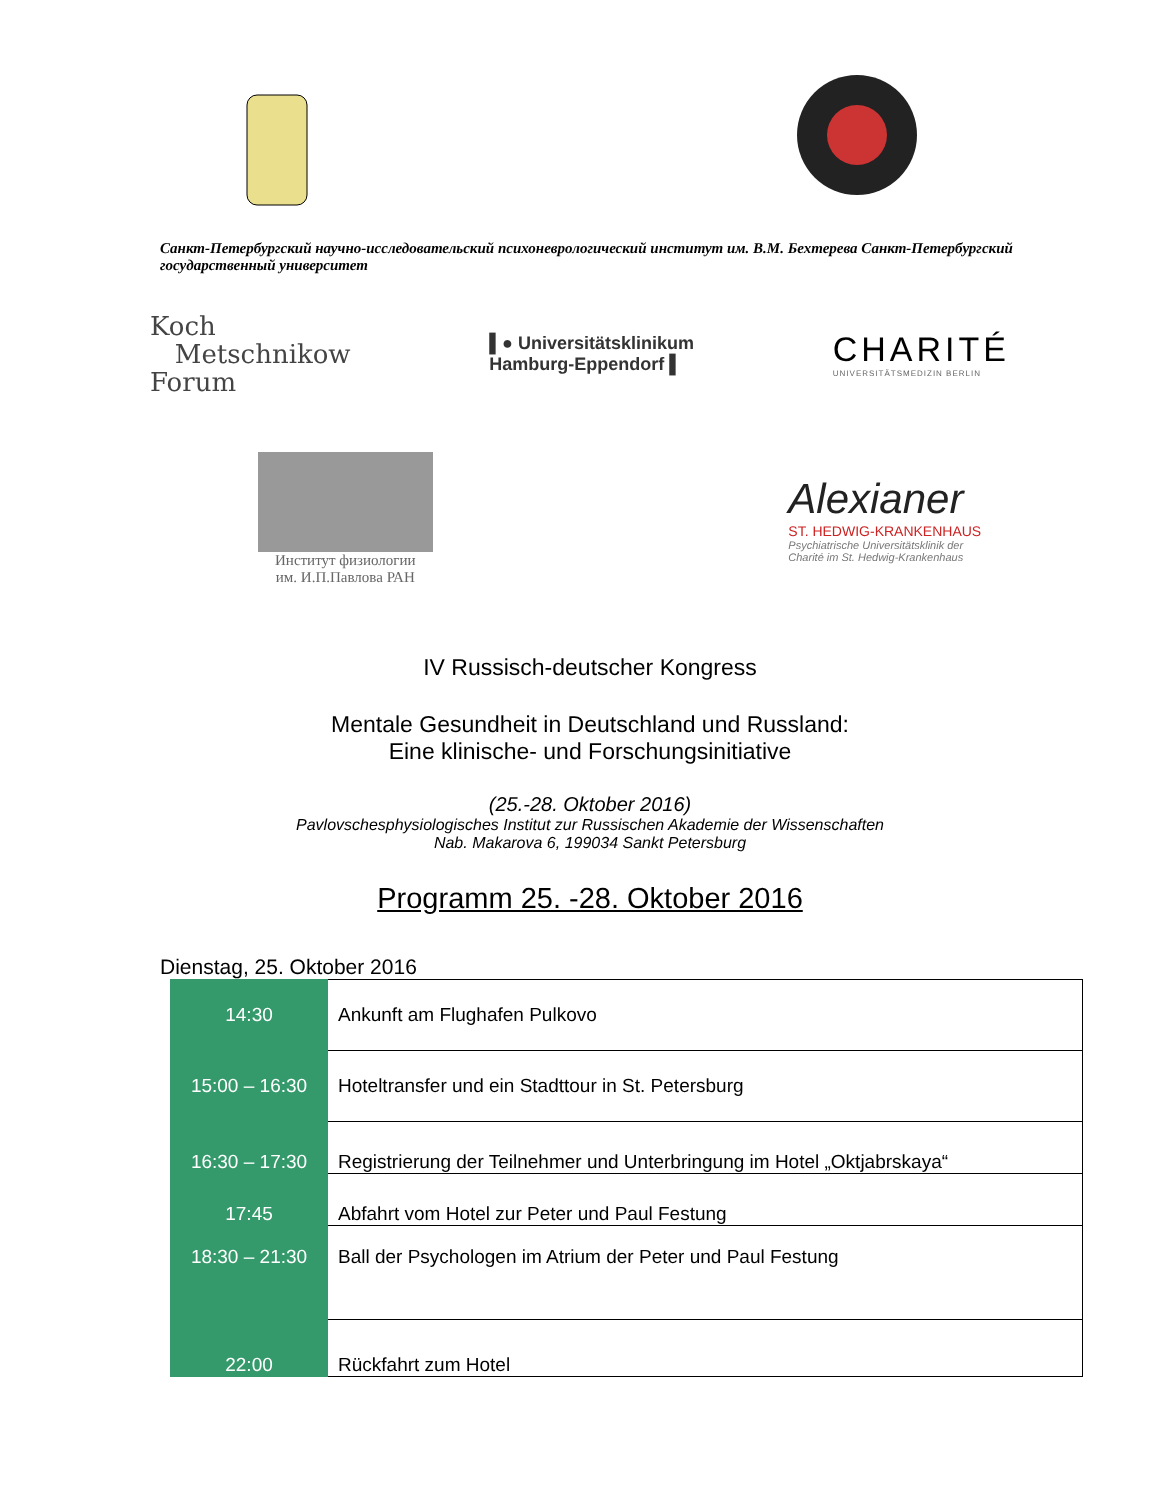Санкт-Петербургский научно-исследовательский психоневрологический институт им. В.М. Бехтерева Санкт-Петербургский государственный университет
Koch
Metschnikow
Forum
▌● Universitätsklinikum
Hamburg-Eppendorf ▌
CHARITÉ
UNIVERSITÄTSMEDIZIN BERLIN
Институт физиологии
им. И.П.Павлова РАН
Alexianer
ST. HEDWIG-KRANKENHAUS
Psychiatrische Universitätsklinik der
Charité im St. Hedwig-Krankenhaus
IV Russisch-deutscher Kongress
Mentale Gesundheit in Deutschland und Russland:
Eine klinische- und Forschungsinitiative
(25.-28. Oktober 2016)
Pavlovschesphysiologisches Institut zur Russischen Akademie der Wissenschaften
Nab. Makarova 6, 199034 Sankt Petersburg
Programm 25. -28. Oktober 2016
Dienstag, 25. Oktober 2016
| 14:30 | Ankunft am Flughafen Pulkovo |
| 15:00 – 16:30 | Hoteltransfer und ein Stadttour in St. Petersburg |
| 16:30 – 17:30 | Registrierung der Teilnehmer und Unterbringung im Hotel „Oktjabrskaya“ |
| 17:45 | Abfahrt vom Hotel zur Peter und Paul Festung |
| 18:30 – 21:30 | Ball der Psychologen im Atrium der Peter und Paul Festung |
| 22:00 | Rückfahrt zum Hotel |